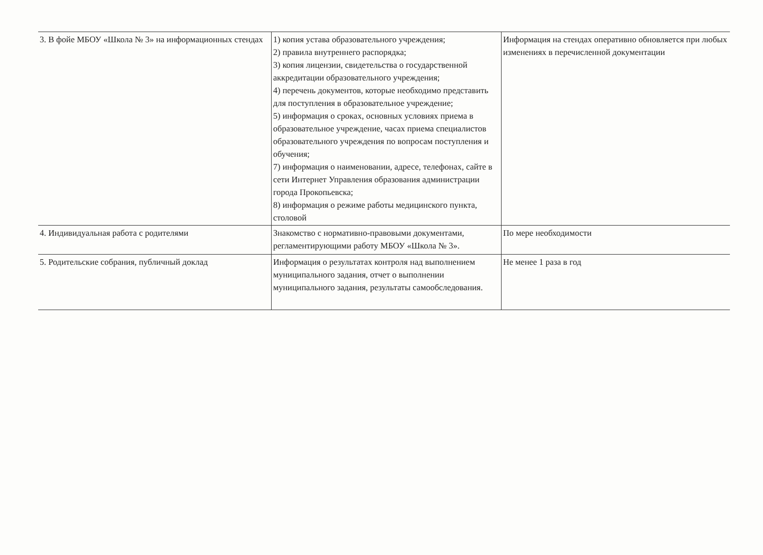| 3. В фойе МБОУ «Школа № 3» на информационных стендах | 1) копия устава образовательного учреждения; 2) правила внутреннего распорядка; 3) копия лицензии, свидетельства о государственной аккредитации образовательного учреждения; 4) перечень документов, которые необходимо представить для поступления в образовательное учреждение; 5) информация о сроках, основных условиях приема в образовательное учреждение, часах приема специалистов образовательного учреждения по вопросам поступления и обучения; 7) информация о наименовании, адресе, телефонах, сайте в сети Интернет Управления образования администрации города Прокопьевска; 8) информация о режиме работы медицинского пункта, столовой | Информация на стендах оперативно обновляется при любых изменениях в перечисленной документации |
| 4. Индивидуальная работа с родителями | Знакомство с нормативно-правовыми документами, регламентирующими работу МБОУ «Школа № 3». | По мере необходимости |
| 5. Родительские собрания, публичный доклад | Информация о результатах контроля над выполнением муниципального задания, отчет о выполнении муниципального задания, результаты самообследования. | Не менее 1 раза в год |